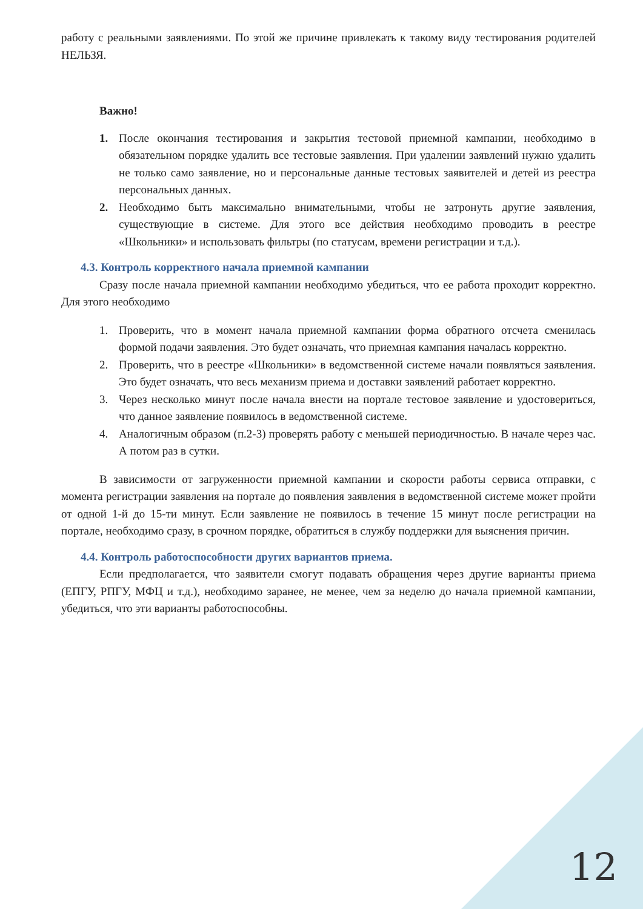работу с реальными заявлениями. По этой же причине привлекать к такому виду тестирования родителей НЕЛЬЗЯ.
Важно!
1. После окончания тестирования и закрытия тестовой приемной кампании, необходимо в обязательном порядке удалить все тестовые заявления. При удалении заявлений нужно удалить не только само заявление, но и персональные данные тестовых заявителей и детей из реестра персональных данных.
2. Необходимо быть максимально внимательными, чтобы не затронуть другие заявления, существующие в системе. Для этого все действия необходимо проводить в реестре «Школьники» и использовать фильтры (по статусам, времени регистрации и т.д.).
4.3. Контроль корректного начала приемной кампании
Сразу после начала приемной кампании необходимо убедиться, что ее работа проходит корректно. Для этого необходимо
1. Проверить, что в момент начала приемной кампании форма обратного отсчета сменилась формой подачи заявления. Это будет означать, что приемная кампания началась корректно.
2. Проверить, что в реестре «Школьники» в ведомственной системе начали появляться заявления. Это будет означать, что весь механизм приема и доставки заявлений работает корректно.
3. Через несколько минут после начала внести на портале тестовое заявление и удостовериться, что данное заявление появилось в ведомственной системе.
4. Аналогичным образом (п.2-3) проверять работу с меньшей периодичностью. В начале через час. А потом раз в сутки.
В зависимости от загруженности приемной кампании и скорости работы сервиса отправки, с момента регистрации заявления на портале до появления заявления в ведомственной системе может пройти от одной 1-й до 15-ти минут. Если заявление не появилось в течение 15 минут после регистрации на портале, необходимо сразу, в срочном порядке, обратиться в службу поддержки для выяснения причин.
4.4. Контроль работоспособности других вариантов приема.
Если предполагается, что заявители смогут подавать обращения через другие варианты приема (ЕПГУ, РПГУ, МФЦ и т.д.), необходимо заранее, не менее, чем за неделю до начала приемной кампании, убедиться, что эти варианты работоспособны.
12